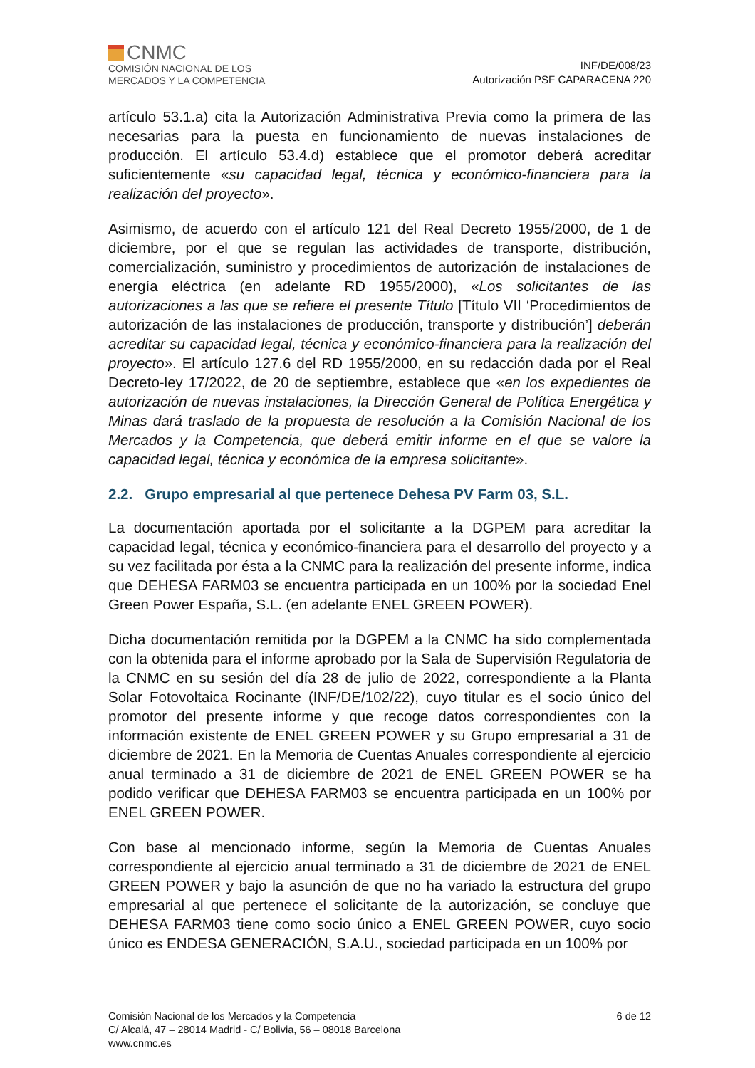CNMC
COMISIÓN NACIONAL DE LOS
MERCADOS Y LA COMPETENCIA
INF/DE/008/23
Autorización PSF CAPARACENA 220
artículo 53.1.a) cita la Autorización Administrativa Previa como la primera de las necesarias para la puesta en funcionamiento de nuevas instalaciones de producción. El artículo 53.4.d) establece que el promotor deberá acreditar suficientemente «su capacidad legal, técnica y económico-financiera para la realización del proyecto».
Asimismo, de acuerdo con el artículo 121 del Real Decreto 1955/2000, de 1 de diciembre, por el que se regulan las actividades de transporte, distribución, comercialización, suministro y procedimientos de autorización de instalaciones de energía eléctrica (en adelante RD 1955/2000), «Los solicitantes de las autorizaciones a las que se refiere el presente Título [Título VII ‘Procedimientos de autorización de las instalaciones de producción, transporte y distribución’] deberán acreditar su capacidad legal, técnica y económico-financiera para la realización del proyecto». El artículo 127.6 del RD 1955/2000, en su redacción dada por el Real Decreto-ley 17/2022, de 20 de septiembre, establece que «en los expedientes de autorización de nuevas instalaciones, la Dirección General de Política Energética y Minas dará traslado de la propuesta de resolución a la Comisión Nacional de los Mercados y la Competencia, que deberá emitir informe en el que se valore la capacidad legal, técnica y económica de la empresa solicitante».
2.2. Grupo empresarial al que pertenece Dehesa PV Farm 03, S.L.
La documentación aportada por el solicitante a la DGPEM para acreditar la capacidad legal, técnica y económico-financiera para el desarrollo del proyecto y a su vez facilitada por ésta a la CNMC para la realización del presente informe, indica que DEHESA FARM03 se encuentra participada en un 100% por la sociedad Enel Green Power España, S.L. (en adelante ENEL GREEN POWER).
Dicha documentación remitida por la DGPEM a la CNMC ha sido complementada con la obtenida para el informe aprobado por la Sala de Supervisión Regulatoria de la CNMC en su sesión del día 28 de julio de 2022, correspondiente a la Planta Solar Fotovoltaica Rocinante (INF/DE/102/22), cuyo titular es el socio único del promotor del presente informe y que recoge datos correspondientes con la información existente de ENEL GREEN POWER y su Grupo empresarial a 31 de diciembre de 2021. En la Memoria de Cuentas Anuales correspondiente al ejercicio anual terminado a 31 de diciembre de 2021 de ENEL GREEN POWER se ha podido verificar que DEHESA FARM03 se encuentra participada en un 100% por ENEL GREEN POWER.
Con base al mencionado informe, según la Memoria de Cuentas Anuales correspondiente al ejercicio anual terminado a 31 de diciembre de 2021 de ENEL GREEN POWER y bajo la asunción de que no ha variado la estructura del grupo empresarial al que pertenece el solicitante de la autorización, se concluye que DEHESA FARM03 tiene como socio único a ENEL GREEN POWER, cuyo socio único es ENDESA GENERACIÓN, S.A.U., sociedad participada en un 100% por
Comisión Nacional de los Mercados y la Competencia
C/ Alcalá, 47 – 28014 Madrid - C/ Bolivia, 56 – 08018 Barcelona
www.cnmc.es
6 de 12